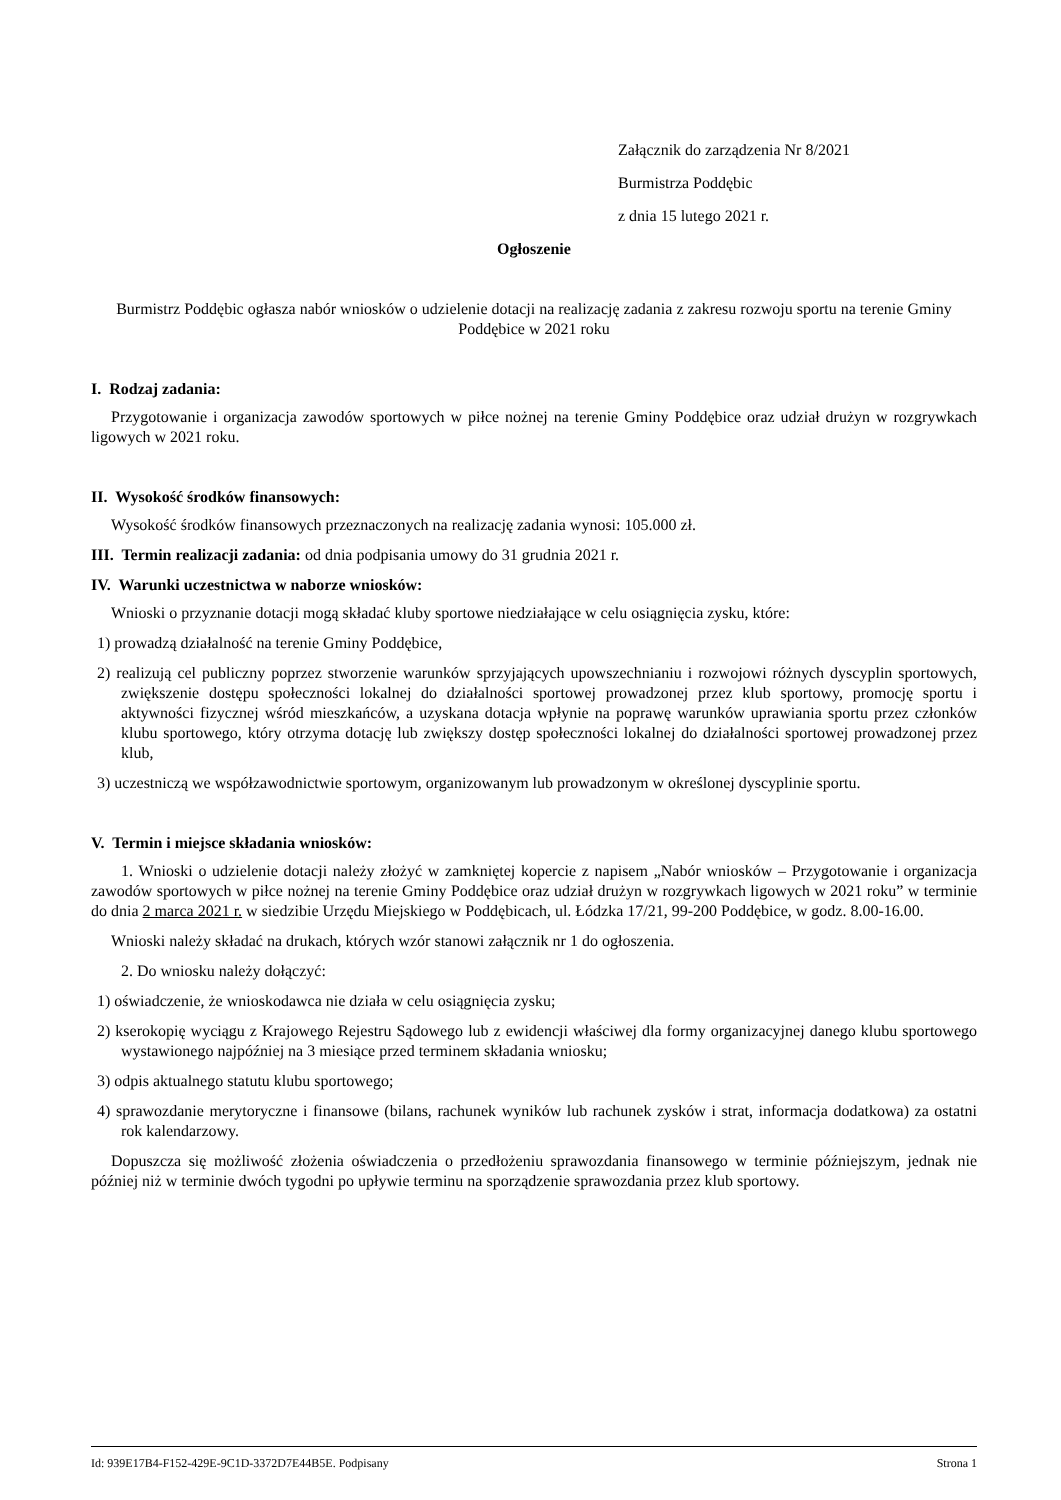Załącznik do zarządzenia Nr 8/2021
Burmistrza Poddębic
z dnia 15 lutego 2021 r.
Ogłoszenie
Burmistrz Poddębic ogłasza nabór wniosków o udzielenie dotacji na realizację zadania z zakresu rozwoju sportu na terenie Gminy Poddębice w 2021 roku
I. Rodzaj zadania:
Przygotowanie i organizacja zawodów sportowych w piłce nożnej na terenie Gminy Poddębice oraz udział drużyn w rozgrywkach ligowych w 2021 roku.
II. Wysokość środków finansowych:
Wysokość środków finansowych przeznaczonych na realizację zadania wynosi: 105.000 zł.
III. Termin realizacji zadania: od dnia podpisania umowy do 31 grudnia 2021 r.
IV. Warunki uczestnictwa w naborze wniosków:
Wnioski o przyznanie dotacji mogą składać kluby sportowe niedziałające w celu osiągnięcia zysku, które:
1) prowadzą działalność na terenie Gminy Poddębice,
2) realizują cel publiczny poprzez stworzenie warunków sprzyjających upowszechnianiu i rozwojowi różnych dyscyplin sportowych, zwiększenie dostępu społeczności lokalnej do działalności sportowej prowadzonej przez klub sportowy, promocję sportu i aktywności fizycznej wśród mieszkańców, a uzyskana dotacja wpłynie na poprawę warunków uprawiania sportu przez członków klubu sportowego, który otrzyma dotację lub zwiększy dostęp społeczności lokalnej do działalności sportowej prowadzonej przez klub,
3) uczestniczą we współzawodnictwie sportowym, organizowanym lub prowadzonym w określonej dyscyplinie sportu.
V. Termin i miejsce składania wniosków:
1. Wnioski o udzielenie dotacji należy złożyć w zamkniętej kopercie z napisem „Nabór wniosków – Przygotowanie i organizacja zawodów sportowych w piłce nożnej na terenie Gminy Poddębice oraz udział drużyn w rozgrywkach ligowych w 2021 roku” w terminie do dnia 2 marca 2021 r. w siedzibie Urzędu Miejskiego w Poddębicach, ul. Łódzka 17/21, 99-200 Poddębice, w godz. 8.00-16.00.
Wnioski należy składać na drukach, których wzór stanowi załącznik nr 1 do ogłoszenia.
2. Do wniosku należy dołączyć:
1) oświadczenie, że wnioskodawca nie działa w celu osiągnięcia zysku;
2) kserokopię wyciągu z Krajowego Rejestru Sądowego lub z ewidencji właściwej dla formy organizacyjnej danego klubu sportowego wystawionego najpóźniej na 3 miesiące przed terminem składania wniosku;
3) odpis aktualnego statutu klubu sportowego;
4) sprawozdanie merytoryczne i finansowe (bilans, rachunek wyników lub rachunek zysków i strat, informacja dodatkowa) za ostatni rok kalendarzowy.
Dopuszcza się możliwość złożenia oświadczenia o przedłożeniu sprawozdania finansowego w terminie późniejszym, jednak nie później niż w terminie dwóch tygodni po upływie terminu na sporządzenie sprawozdania przez klub sportowy.
Id: 939E17B4-F152-429E-9C1D-3372D7E44B5E. Podpisany Strona 1